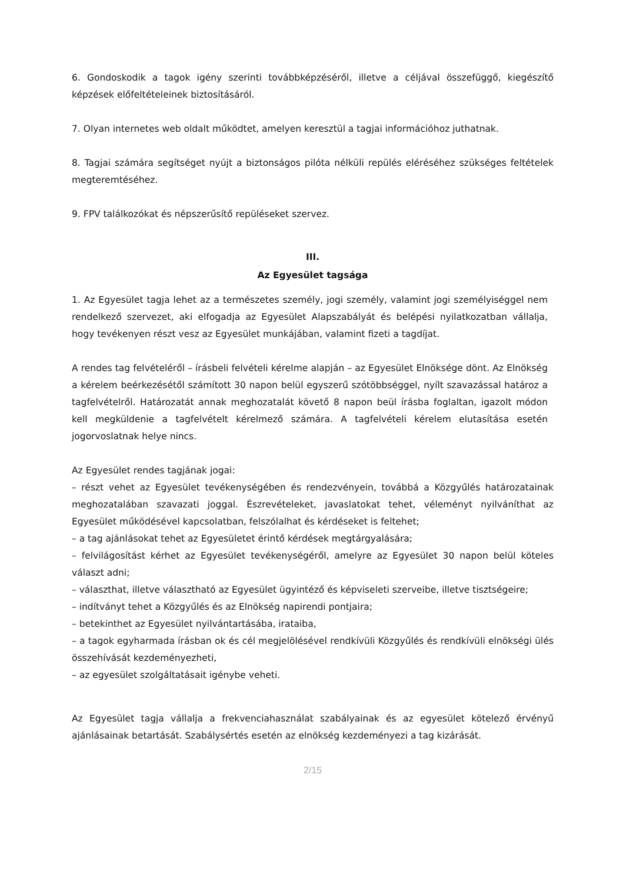6. Gondoskodik a tagok igény szerinti továbbképzéséről, illetve a céljával összefüggő, kiegészítő képzések előfeltételeinek biztosításáról.
7. Olyan internetes web oldalt működtet, amelyen keresztül a tagjai információhoz juthatnak.
8. Tagjai számára segítséget nyújt a biztonságos pilóta nélküli repülés eléréséhez szükséges feltételek megteremtéséhez.
9. FPV találkozókat és népszerűsítő repüléseket szervez.
III.
Az Egyesület tagsága
1. Az Egyesület tagja lehet az a természetes személy, jogi személy, valamint jogi személyiséggel nem rendelkező szervezet, aki elfogadja az Egyesület Alapszabályát és belépési nyilatkozatban vállalja, hogy tevékenyen részt vesz az Egyesület munkájában, valamint fizeti a tagdíjat.
A rendes tag felvételéről – írásbeli felvételi kérelme alapján – az Egyesület Elnöksége dönt. Az Elnökség a kérelem beérkezésétől számított 30 napon belül egyszerű szótöbbséggel, nyílt szavazással határoz a tagfelvételről. Határozatát annak meghozatalát követő 8 napon beül írásba foglaltan, igazolt módon kell megküldenie a tagfelvételt kérelmező számára. A tagfelvételi kérelem elutasítása esetén jogorvoslatnak helye nincs.
Az Egyesület rendes tagjának jogai:
– részt vehet az Egyesület tevékenységében és rendezvényein, továbbá a Közgyűlés határozatainak meghozatalában szavazati joggal. Észrevételeket, javaslatokat tehet, véleményt nyilváníthat az Egyesület működésével kapcsolatban, felszólalhat és kérdéseket is feltehet;
– a tag ajánlásokat tehet az Egyesületet érintő kérdések megtárgyalására;
– felvilágosítást kérhet az Egyesület tevékenységéről, amelyre az Egyesület 30 napon belül köteles választ adni;
– választhat, illetve választható az Egyesület ügyintéző és képviseleti szerveibe, illetve tisztségeire;
– indítványt tehet a Közgyűlés és az Elnökség napirendi pontjaira;
– betekinthet az Egyesület nyilvántartásába, irataiba,
– a tagok egyharmada írásban ok és cél megjelölésével rendkívüli Közgyűlés és rendkívüli elnökségi ülés összehívását kezdeményezheti,
– az egyesület szolgáltatásait igénybe veheti.
Az Egyesület tagja vállalja a frekvenciahasználat szabályainak és az egyesület kötelező érvényű ajánlásainak betartását. Szabálysértés esetén az elnökség kezdeményezi a tag kizárását.
2/15